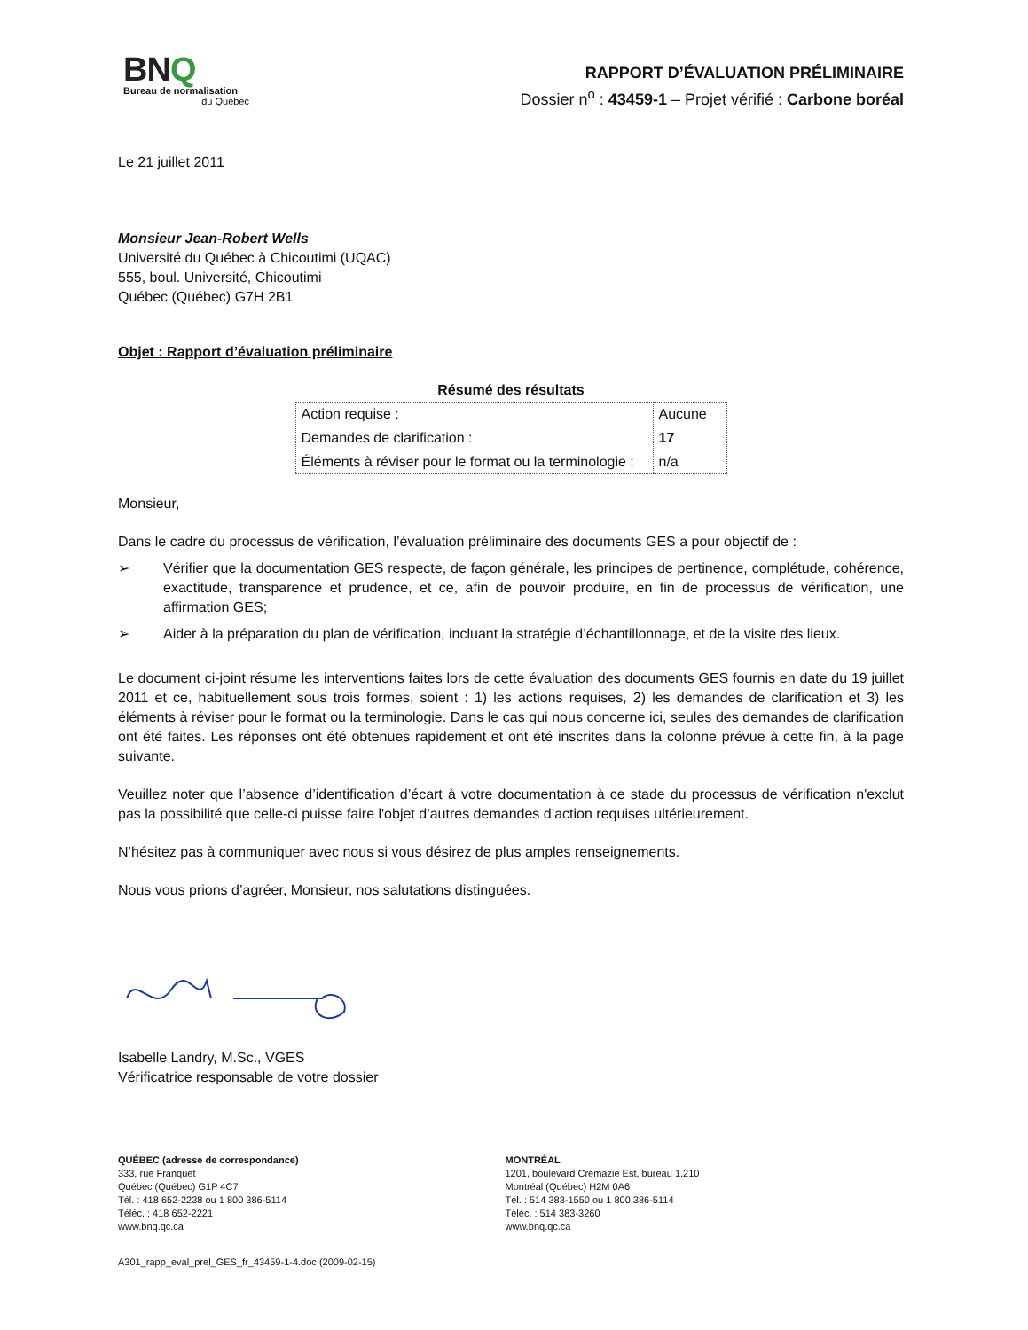BNQ
Bureau de normalisation
du Québec
RAPPORT D’ÉVALUATION PRÉLIMINAIRE
Dossier n<sup>o</sup> : 43459-1 – Projet vérifié : Carbone boréal
Le 21 juillet 2011
Monsieur Jean-Robert Wells
Université du Québec à Chicoutimi (UQAC)
555, boul. Université, Chicoutimi
Québec (Québec) G7H 2B1
Objet : Rapport d’évaluation préliminaire
Résumé des résultats
| Action requise : | Aucune |
| Demandes de clarification : | 17 |
| Éléments à réviser pour le format ou la terminologie : | n/a |
Monsieur,
Dans le cadre du processus de vérification, l’évaluation préliminaire des documents GES a pour objectif de :
➢ Vérifier que la documentation GES respecte, de façon générale, les principes de pertinence, complétude, cohérence, exactitude, transparence et prudence, et ce, afin de pouvoir produire, en fin de processus de vérification, une affirmation GES;
➢ Aider à la préparation du plan de vérification, incluant la stratégie d’échantillonnage, et de la visite des lieux.
Le document ci-joint résume les interventions faites lors de cette évaluation des documents GES fournis en date du 19 juillet 2011 et ce, habituellement sous trois formes, soient : 1) les actions requises, 2) les demandes de clarification et 3) les éléments à réviser pour le format ou la terminologie. Dans le cas qui nous concerne ici, seules des demandes de clarification ont été faites. Les réponses ont été obtenues rapidement et ont été inscrites dans la colonne prévue à cette fin, à la page suivante.
Veuillez noter que l’absence d’identification d’écart à votre documentation à ce stade du processus de vérification n'exclut pas la possibilité que celle-ci puisse faire l'objet d’autres demandes d’action requises ultérieurement.
N’hésitez pas à communiquer avec nous si vous désirez de plus amples renseignements.
Nous vous prions d’agréer, Monsieur, nos salutations distinguées.
Isabelle Landry, M.Sc., VGES
Vérificatrice responsable de votre dossier
QUÉBEC (adresse de correspondance)
333, rue Franquet
Québec (Québec) G1P 4C7
Tél. : 418 652-2238 ou 1 800 386-5114
Téléc. : 418 652-2221
www.bnq.qc.ca
MONTRÉAL
1201, boulevard Crémazie Est, bureau 1.210
Montréal (Québec) H2M 0A6
Tél. : 514 383-1550 ou 1 800 386-5114
Téléc. : 514 383-3260
www.bnq.qc.ca
A301_rapp_eval_prel_GES_fr_43459-1-4.doc (2009-02-15)